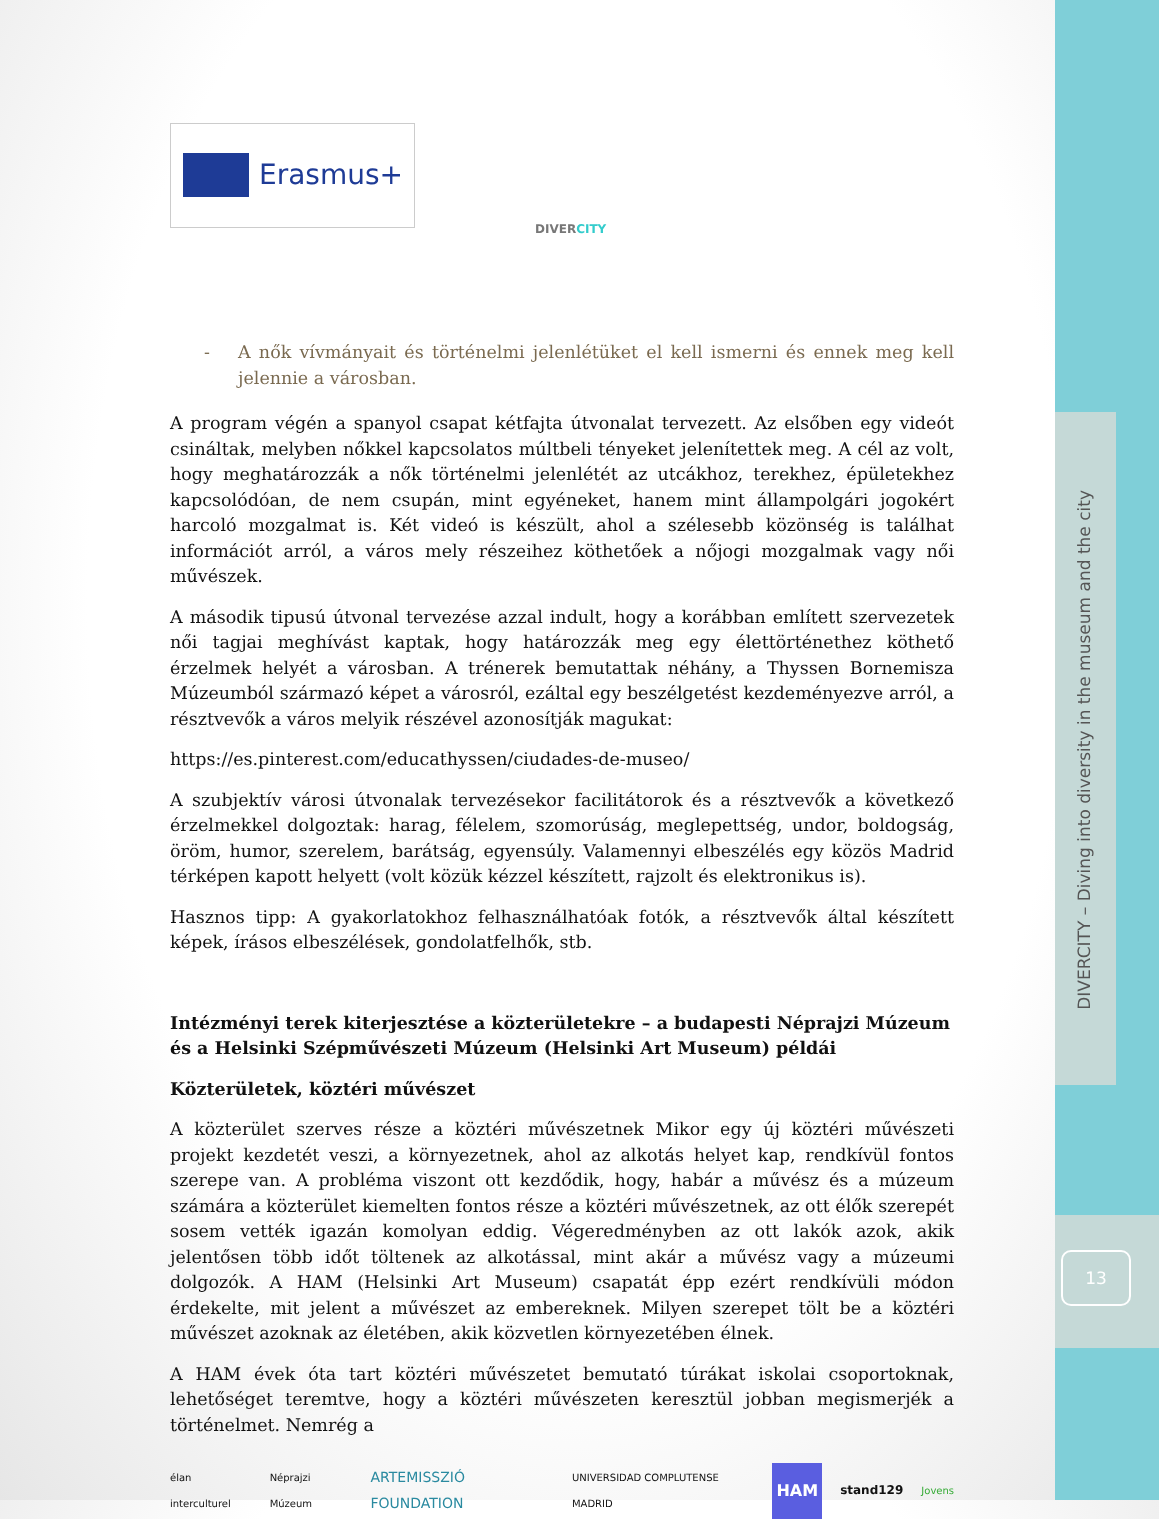DIVERCITY – Diving into diversity in the museum and the city
13
Erasmus+
DIVERCITY
- A nők vívmányait és történelmi jelenlétüket el kell ismerni és ennek meg kell jelennie a városban.
A program végén a spanyol csapat kétfajta útvonalat tervezett. Az elsőben egy videót csináltak, melyben nőkkel kapcsolatos múltbeli tényeket jelenítettek meg. A cél az volt, hogy meghatározzák a nők történelmi jelenlétét az utcákhoz, terekhez, épületekhez kapcsolódóan, de nem csupán, mint egyéneket, hanem mint állampolgári jogokért harcoló mozgalmat is. Két videó is készült, ahol a szélesebb közönség is találhat információt arról, a város mely részeihez köthetőek a nőjogi mozgalmak vagy női művészek.
A második tipusú útvonal tervezése azzal indult, hogy a korábban említett szervezetek női tagjai meghívást kaptak, hogy határozzák meg egy élettörténethez köthető érzelmek helyét a városban. A trénerek bemutattak néhány, a Thyssen Bornemisza Múzeumból származó képet a városról, ezáltal egy beszélgetést kezdeményezve arról, a résztvevők a város melyik részével azonosítják magukat:
https://es.pinterest.com/educathyssen/ciudades-de-museo/
A szubjektív városi útvonalak tervezésekor facilitátorok és a résztvevők a következő érzelmekkel dolgoztak: harag, félelem, szomorúság, meglepettség, undor, boldogság, öröm, humor, szerelem, barátság, egyensúly. Valamennyi elbeszélés egy közös Madrid térképen kapott helyett (volt közük kézzel készített, rajzolt és elektronikus is).
Hasznos tipp: A gyakorlatokhoz felhasználhatóak fotók, a résztvevők által készített képek, írásos elbeszélések, gondolatfelhők, stb.
Intézményi terek kiterjesztése a közterületekre – a budapesti Néprajzi Múzeum és a Helsinki Szépművészeti Múzeum (Helsinki Art Museum) példái
Közterületek, köztéri művészet
A közterület szerves része a köztéri művészetnek Mikor egy új köztéri művészeti projekt kezdetét veszi, a környezetnek, ahol az alkotás helyet kap, rendkívül fontos szerepe van. A probléma viszont ott kezdődik, hogy, habár a művész és a múzeum számára a közterület kiemelten fontos része a köztéri művészetnek, az ott élők szerepét sosem vették igazán komolyan eddig. Végeredményben az ott lakók azok, akik jelentősen több időt töltenek az alkotással, mint akár a művész vagy a múzeumi dolgozók. A HAM (Helsinki Art Museum) csapatát épp ezért rendkívüli módon érdekelte, mit jelent a művészet az embereknek. Milyen szerepet tölt be a köztéri művészet azoknak az életében, akik közvetlen környezetében élnek.
A HAM évek óta tart köztéri művészetet bemutató túrákat iskolai csoportoknak, lehetőséget teremtve, hogy a köztéri művészeten keresztül jobban megismerjék a történelmet. Nemrég a
élan interculturel Néprajzi Múzeum ARTEMISSZIÓ FOUNDATION UNIVERSIDAD COMPLUTENSE MADRID HAM stand129 Jovens